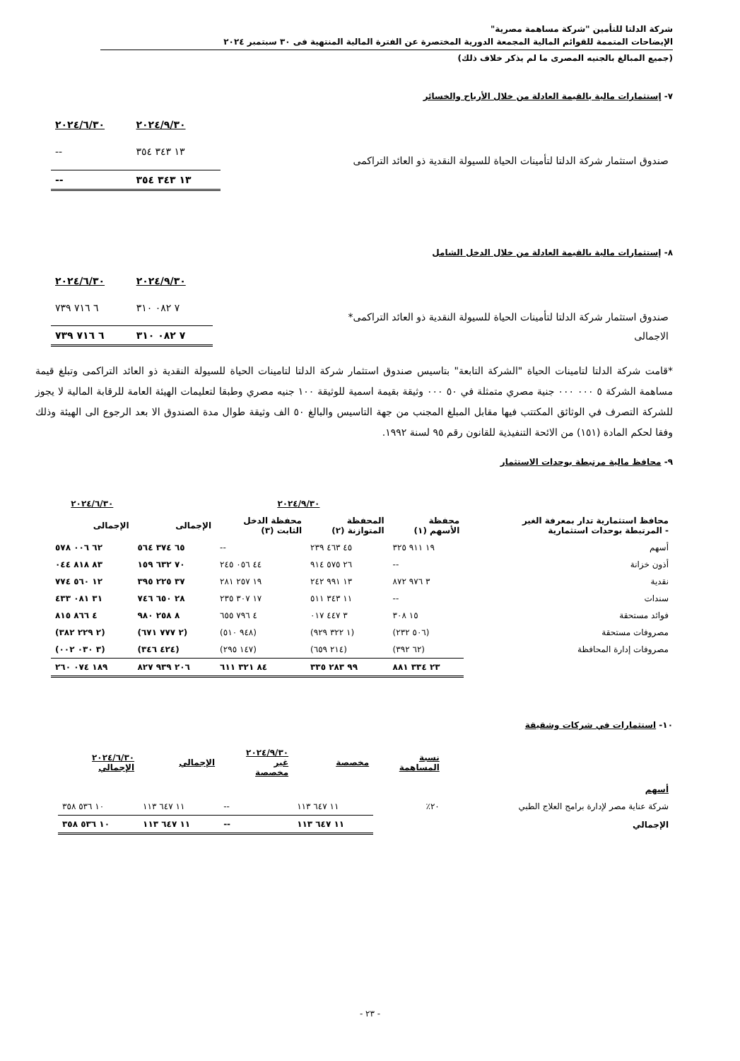شركة الدلتا للتأمين "شركة مساهمة مصرية"
الإيضاحات المتممة للقوائم المالية المجمعة الدورية المختصرة عن الفترة المالية المنتهية فى ٣٠ سبتمبر ٢٠٢٤
(جميع المبالغ بالجنيه المصرى ما لم يذكر خلاف ذلك)
٧- إستثمارات مالية بالقيمة العادلة من خلال الأرباح والخسائر
| | ٢٠٢٤/٩/٣٠ | ٢٠٢٤/٦/٣٠ |
| صندوق استثمار شركة الدلتا لتأمينات الحياة للسيولة النقدية ذو العائد التراكمى | ١٣ ٣٤٣ ٣٥٤ | -- |
| | ١٣ ٣٤٣ ٣٥٤ | -- |
٨- إستثمارات مالية بالقيمة العادلة من خلال الدخل الشامل
| | ٢٠٢٤/٩/٣٠ | ٢٠٢٤/٦/٣٠ |
| صندوق استثمار شركة الدلتا لتأمينات الحياة للسيولة النقدية ذو العائد التراكمى* | ٧ ٠٨٢ ٣١٠ | ٦ ٧١٦ ٧٣٩ |
| الاجمالى | ٧ ٠٨٢ ٣١٠ | ٦ ٧١٦ ٧٣٩ |
*قامت شركة الدلتا لتامينات الحياة "الشركة التابعة" بتاسيس صندوق استثمار شركة الدلتا لتامينات الحياة للسيولة النقدية ذو العائد التراكمى وتبلغ قيمة مساهمة الشركة ٥ ٠٠٠ ٠٠٠ جنية مصري متمثلة في ٥٠ ٠٠٠ وثيقة بقيمة اسمية للوثيقة ١٠٠ جنيه مصري وطبقا لتعليمات الهيئة العامة للرقابة المالية لا يجوز للشركة التصرف في الوثائق المكتتب فيها مقابل المبلغ المجنب من جهة التاسيس والبالغ ٥٠ الف وثيقة طوال مدة الصندوق الا بعد الرجوع الى الهيئة وذلك وفقا لحكم المادة (١٥١) من الائحة التنفيذية للقانون رقم ٩٥ لسنة ١٩٩٢.
٩- محافظ مالية مرتبطة بوحدات الاستثمار
| | ٢٠٢٤/٩/٣٠ | | | | ٢٠٢٤/٦/٣٠ |
| محافظ استثمارية تدار بمعرفة الغير - المرتبطة بوحدات استثمارية | محفظة الأسهم (١) | المحفظة المتوازنة (٢) | محفظة الدخل الثابت (٣) | الإجمالى | الإجمالى |
| أسهم | ١٩ ٩١١ ٣٢٥ | ٤٥ ٤٦٣ ٢٣٩ | -- | ٦٥ ٣٧٤ ٥٦٤ | ٦٢ ٠٠٦ ٥٧٨ |
| أذون خزانة | -- | ٢٦ ٥٧٥ ٩١٤ | ٤٤ ٠٥٦ ٢٤٥ | ٧٠ ٦٣٢ ١٥٩ | ٨٣ ٨١٨ ٠٤٤ |
| نقدية | ٣ ٩٧٦ ٨٧٢ | ١٣ ٩٩١ ٢٤٢ | ١٩ ٢٥٧ ٢٨١ | ٣٧ ٢٢٥ ٣٩٥ | ١٢ ٥٦٠ ٧٧٤ |
| سندات | -- | ١١ ٣٤٣ ٥١١ | ١٧ ٣٠٧ ٢٣٥ | ٢٨ ٦٥٠ ٧٤٦ | ٣١ ٠٨١ ٤٣٣ |
| فوائد مستحقة | ١٥ ٣٠٨ | ٣ ٤٤٧ ٠١٧ | ٤ ٧٩٦ ٦٥٥ | ٨ ٢٥٨ ٩٨٠ | ٤ ٨٦٦ ٨١٥ |
| مصروفات مستحقة | (٥٠٦ ٢٣٢) | (١ ٣٢٢ ٩٢٩) | (٩٤٨ ٥١٠) | (٢ ٧٧٧ ٦٧١) | (٢ ٢٢٩ ٣٨٢) |
| مصروفات إدارة المحافظة | (٦٢ ٣٩٢) | (٢١٤ ٦٥٩) | (١٤٧ ٢٩٥) | (٤٢٤ ٣٤٦) | (٣ ٠٣٠ ٠٠٢) |
| | ٢٣ ٣٣٤ ٨٨١ | ٩٩ ٢٨٣ ٣٣٥ | ٨٤ ٣٢١ ٦١١ | ٢٠٦ ٩٣٩ ٨٢٧ | ١٨٩ ٠٧٤ ٢٦٠ |
١٠- استثمارات في شركات وشقيقة
| | نسبة المساهمة | مخصصة | ٢٠٢٤/٩/٣٠ غير مخصصة | الإجمالي | ٢٠٢٤/٦/٣٠ الإجمالي |
| أسهم | | | | | |
| شركة عناية مصر لإدارة برامج العلاج الطبي | ٢٠٪ | ١١ ٦٤٧ ١١٣ | -- | ١١ ٦٤٧ ١١٣ | ١٠ ٥٣٦ ٣٥٨ |
| الإجمالي | | ١١ ٦٤٧ ١١٣ | -- | ١١ ٦٤٧ ١١٣ | ١٠ ٥٣٦ ٣٥٨ |
- ٢٣ -